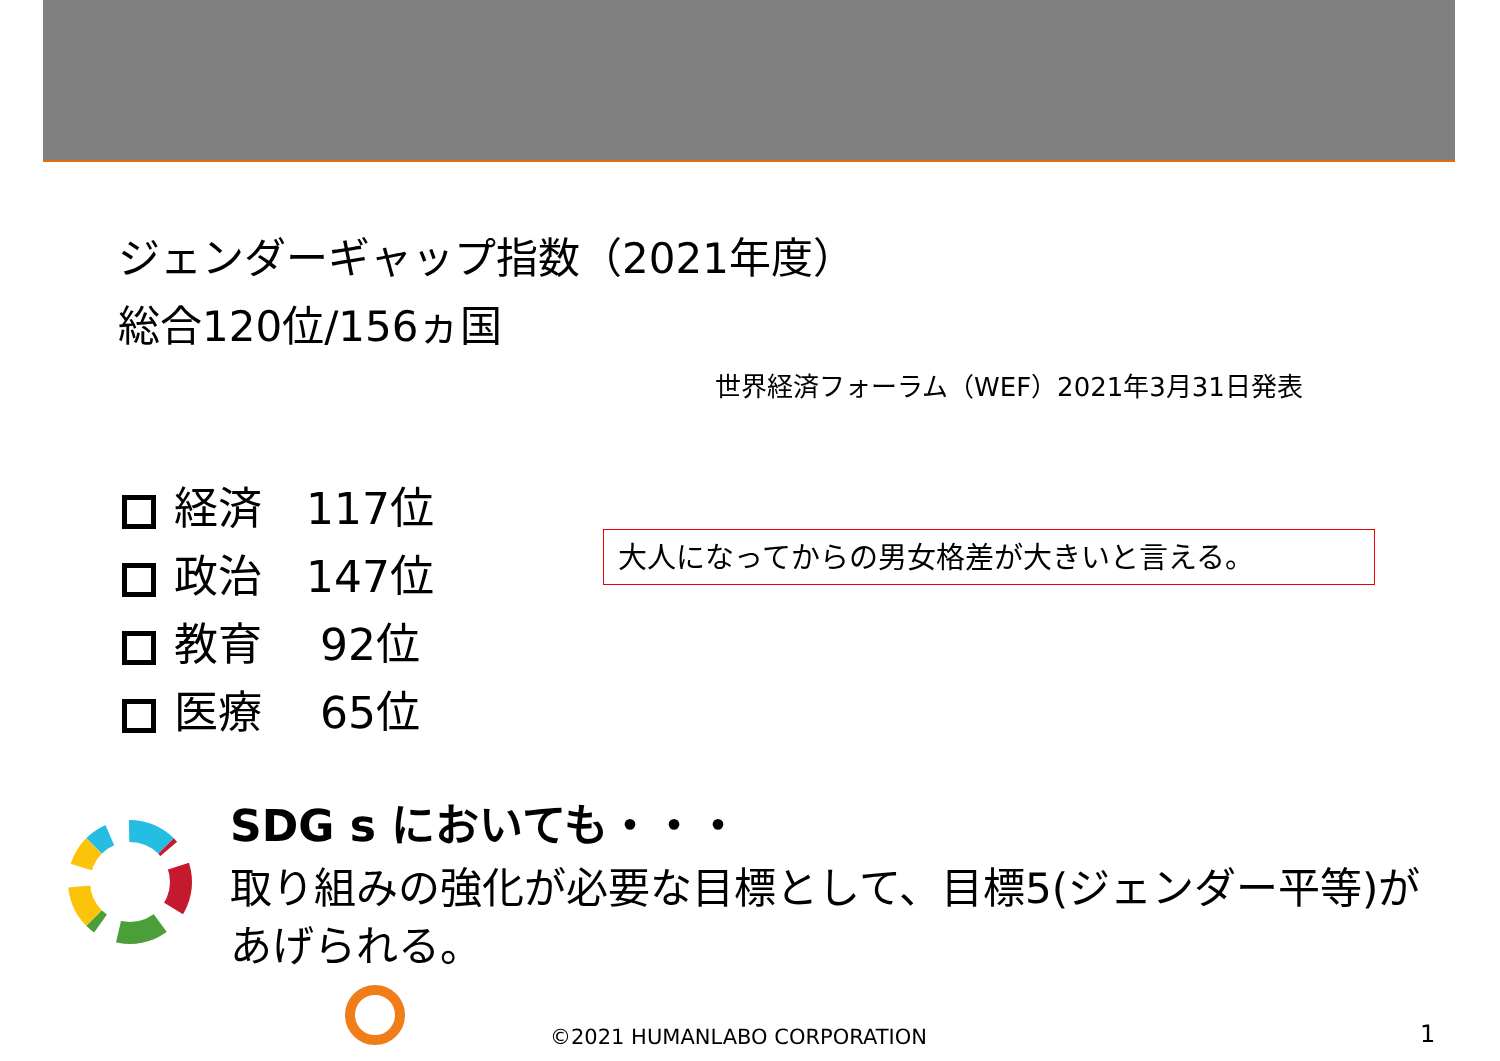ジェンダーギャップ指数（2021年度）
総合120位/156ヵ国
世界経済フォーラム（WEF）2021年3月31日発表
経済　117位
政治　147位
教育　 92位
医療　 65位
大人になってからの男女格差が大きいと言える。
SDG s においても・・・
取り組みの強化が必要な目標として、目標5(ジェンダー平等)があげられる。
©2021 HUMANLABO CORPORATION 1